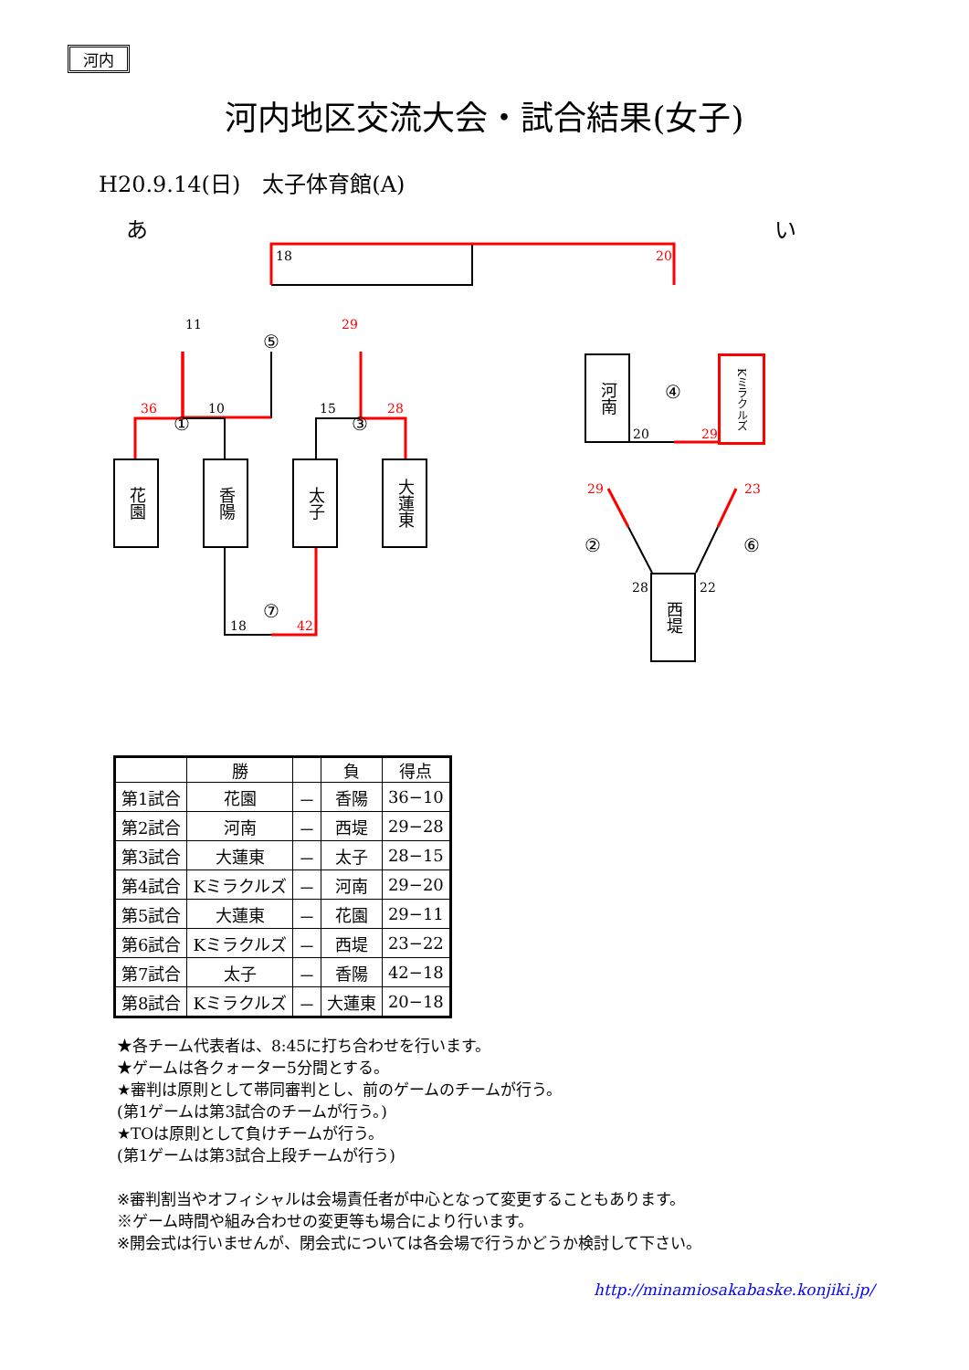河内
河内地区交流大会・試合結果(女子)
H20.9.14(日)　太子体育館(A)
あ い
18 20
11
⑤
29
36
①
10 15
③
28
花園
香陽
太子
大蓮東
18
⑦
42
河南
Kミラクルズ
20
④
29
29 23
② ⑥
28 22
西堤
| | 勝 | | 負 | 得点 |
| --- | --- | --- | --- | --- |
| 第1試合 | 花園 | － | 香陽 | 36−10 |
| 第2試合 | 河南 | － | 西堤 | 29−28 |
| 第3試合 | 大蓮東 | － | 太子 | 28−15 |
| 第4試合 | Kミラクルズ | － | 河南 | 29−20 |
| 第5試合 | 大蓮東 | － | 花園 | 29−11 |
| 第6試合 | Kミラクルズ | － | 西堤 | 23−22 |
| 第7試合 | 太子 | － | 香陽 | 42−18 |
| 第8試合 | Kミラクルズ | － | 大蓮東 | 20−18 |
★各チーム代表者は、8:45に打ち合わせを行います。
★ゲームは各クォーター5分間とする。
★審判は原則として帯同審判とし、前のゲームのチームが行う。
(第1ゲームは第3試合のチームが行う。)
★TOは原則として負けチームが行う。
(第1ゲームは第3試合上段チームが行う)
※審判割当やオフィシャルは会場責任者が中心となって変更することもあります。
※ゲーム時間や組み合わせの変更等も場合により行います。
※開会式は行いませんが、閉会式については各会場で行うかどうか検討して下さい。
http://minamiosakabaske.konjiki.jp/